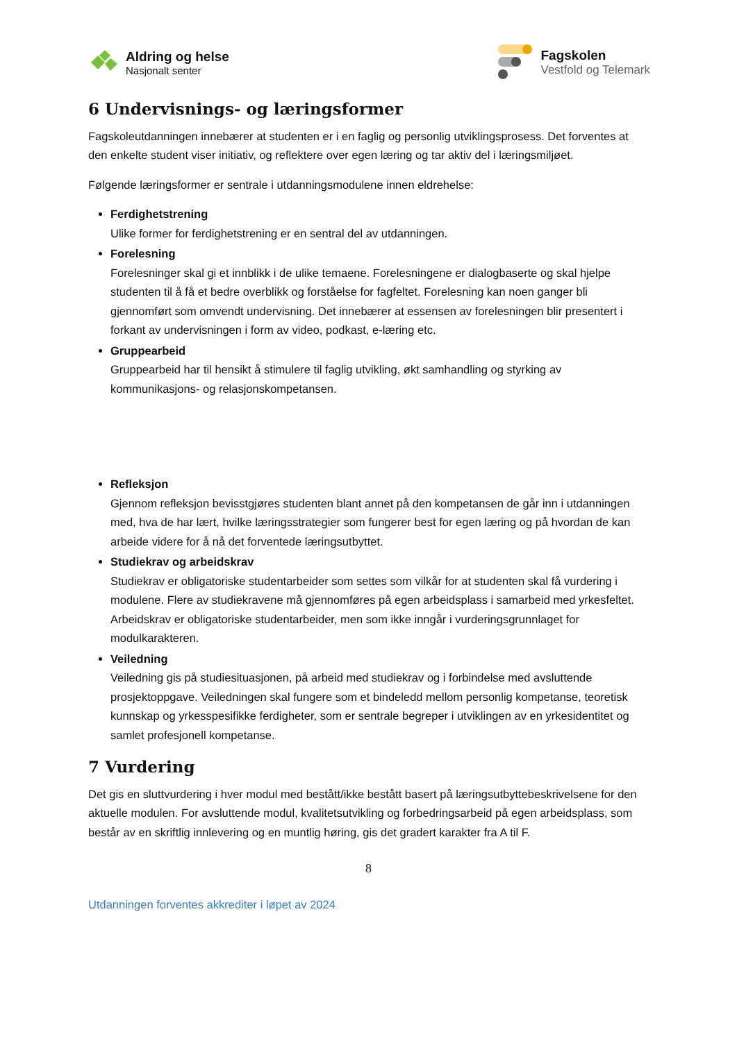Aldring og helse
Nasjonalt senter
Fagskolen
Vestfold og Telemark
6 Undervisnings- og læringsformer
Fagskoleutdanningen innebærer at studenten er i en faglig og personlig utviklingsprosess. Det forventes at den enkelte student viser initiativ, og reflektere over egen læring og tar aktiv del i læringsmiljøet.
Følgende læringsformer er sentrale i utdanningsmodulene innen eldrehelse:
Ferdighetstrening
Ulike former for ferdighetstrening er en sentral del av utdanningen.
Forelesning
Forelesninger skal gi et innblikk i de ulike temaene. Forelesningene er dialogbaserte og skal hjelpe studenten til å få et bedre overblikk og forståelse for fagfeltet. Forelesning kan noen ganger bli gjennomført som omvendt undervisning. Det innebærer at essensen av forelesningen blir presentert i forkant av undervisningen i form av video, podkast, e-læring etc.
Gruppearbeid
Gruppearbeid har til hensikt å stimulere til faglig utvikling, økt samhandling og styrking av kommunikasjons- og relasjonskompetansen.
Refleksjon
Gjennom refleksjon bevisstgjøres studenten blant annet på den kompetansen de går inn i utdanningen med, hva de har lært, hvilke læringsstrategier som fungerer best for egen læring og på hvordan de kan arbeide videre for å nå det forventede læringsutbyttet.
Studiekrav og arbeidskrav
Studiekrav er obligatoriske studentarbeider som settes som vilkår for at studenten skal få vurdering i modulene. Flere av studiekravene må gjennomføres på egen arbeidsplass i samarbeid med yrkesfeltet. Arbeidskrav er obligatoriske studentarbeider, men som ikke inngår i vurderingsgrunnlaget for modulkarakteren.
Veiledning
Veiledning gis på studiesituasjonen, på arbeid med studiekrav og i forbindelse med avsluttende prosjektoppgave. Veiledningen skal fungere som et bindeledd mellom personlig kompetanse, teoretisk kunnskap og yrkesspesifikke ferdigheter, som er sentrale begreper i utviklingen av en yrkesidentitet og samlet profesjonell kompetanse.
7 Vurdering
Det gis en sluttvurdering i hver modul med bestått/ikke bestått basert på læringsutbyttebeskrivelsene for den aktuelle modulen. For avsluttende modul, kvalitetsutvikling og forbedringsarbeid på egen arbeidsplass, som består av en skriftlig innlevering og en muntlig høring, gis det gradert karakter fra A til F.
8
Utdanningen forventes akkrediter i løpet av 2024